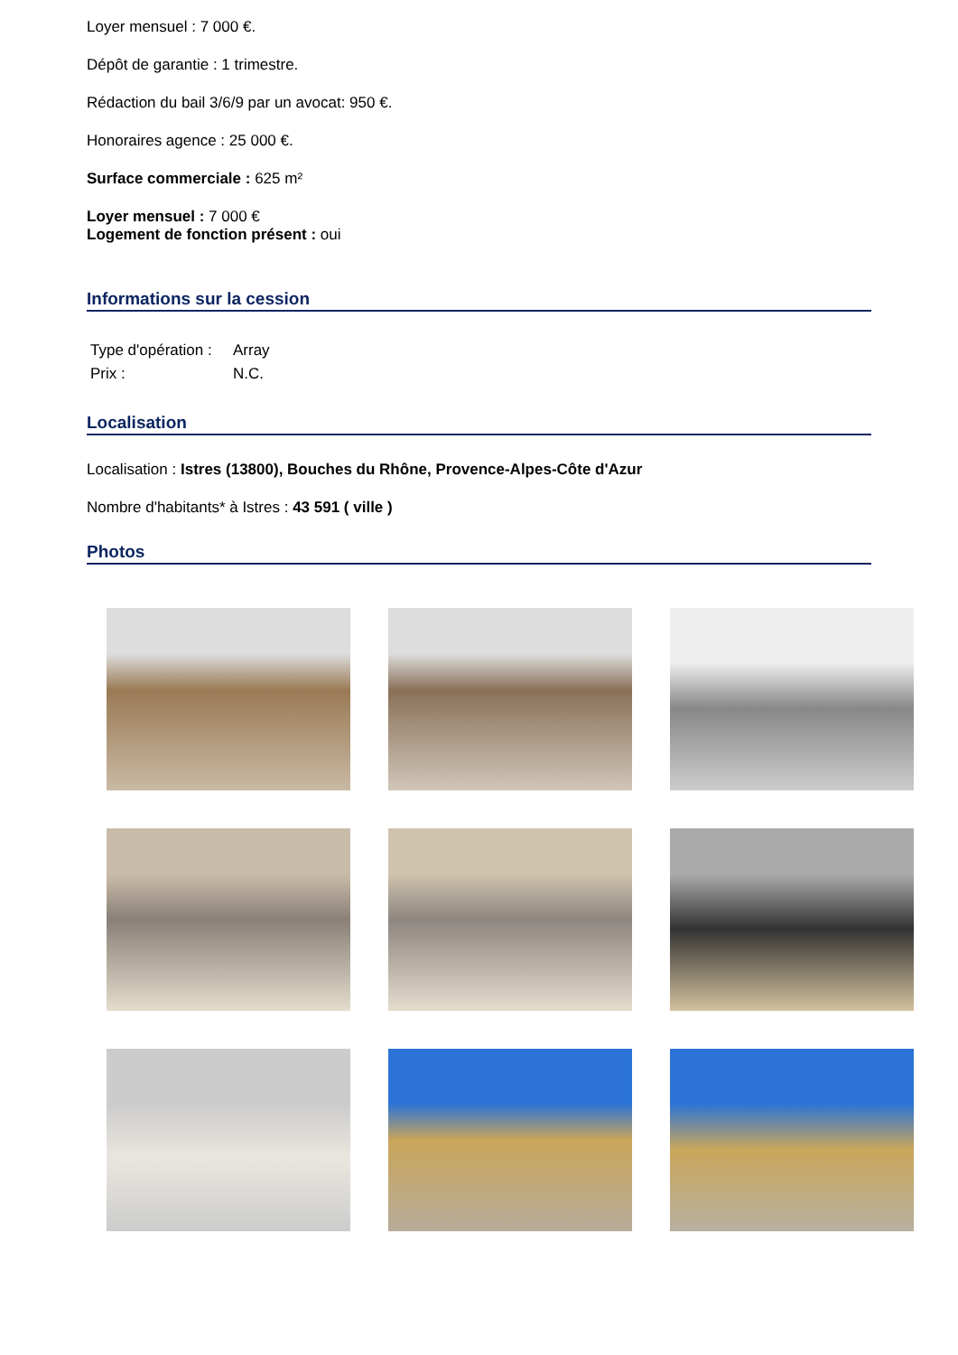Loyer mensuel : 7 000 €.
Dépôt de garantie : 1 trimestre.
Rédaction du bail 3/6/9 par un avocat: 950 €.
Honoraires agence : 25 000 €.
Surface commerciale : 625 m²
Loyer mensuel : 7 000 €
Logement de fonction présent : oui
Informations sur la cession
| Type d'opération : | Array |
| Prix : | N.C. |
Localisation
Localisation : Istres (13800), Bouches du Rhône, Provence-Alpes-Côte d'Azur
Nombre d'habitants* à Istres : 43 591 ( ville )
Photos